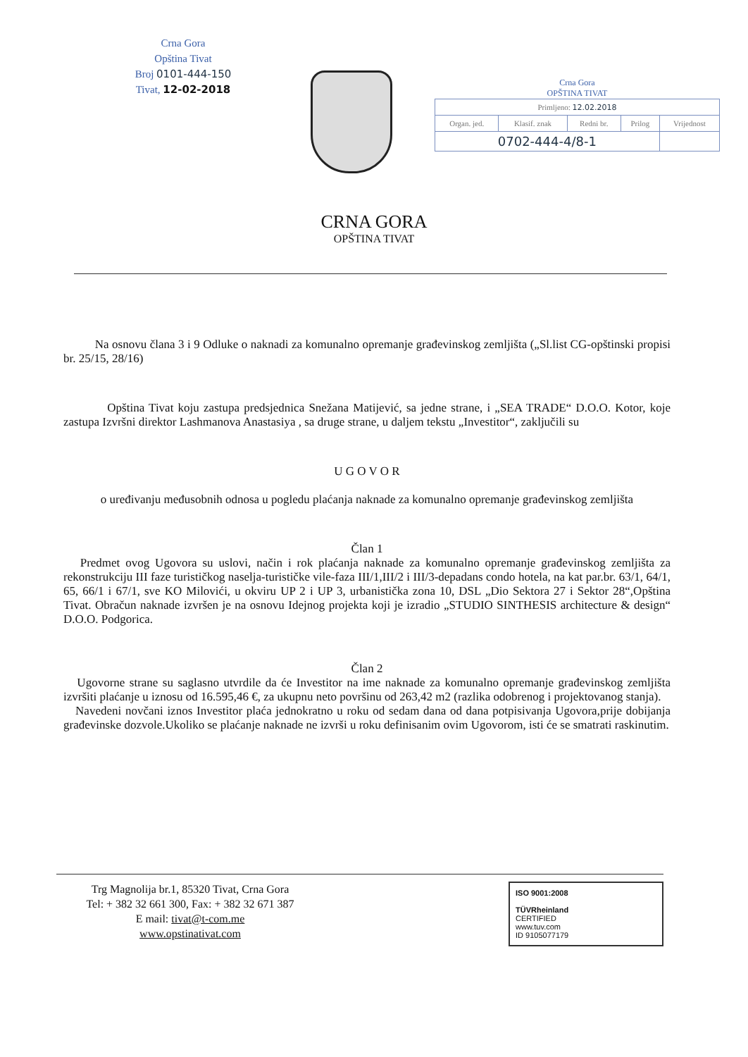Crna Gora
Opština Tivat
Broj 0101-444-150
Tivat, 12-02-2018
Crna Gora
OPŠTINA TIVAT
| Primljeno: 12.02.2018 | | | | |
| Organ. jed. | Klasif. znak | Redni br. | Prilog | Vrijednost |
| 0702-444-4/8-1 | | | | |
CRNA GORA
OPŠTINA TIVAT
Na osnovu člana 3 i 9 Odluke o naknadi za komunalno opremanje građevinskog zemljišta („Sl.list CG-opštinski propisi br. 25/15, 28/16)
Opština Tivat koju zastupa predsjednica Snežana Matijević, sa jedne strane, i „SEA TRADE“ D.O.O. Kotor, koje zastupa Izvršni direktor Lashmanova Anastasiya , sa druge strane, u daljem tekstu „Investitor“, zaključili su
U G O V O R
o uređivanju međusobnih odnosa u pogledu plaćanja naknade za komunalno opremanje građevinskog zemljišta
Član 1
Predmet ovog Ugovora su uslovi, način i rok plaćanja naknade za komunalno opremanje građevinskog zemljišta za rekonstrukciju III faze turističkog naselja-turističke vile-faza III/1,III/2 i III/3-depadans condo hotela, na kat par.br. 63/1, 64/1, 65, 66/1 i 67/1, sve KO Milovići, u okviru UP 2 i UP 3, urbanistička zona 10, DSL „Dio Sektora 27 i Sektor 28“,Opština Tivat. Obračun naknade izvršen je na osnovu Idejnog projekta koji je izradio „STUDIO SINTHESIS architecture & design“ D.O.O. Podgorica.
Član 2
Ugovorne strane su saglasno utvrdile da će Investitor na ime naknade za komunalno opremanje građevinskog zemljišta izvršiti plaćanje u iznosu od 16.595,46 €, za ukupnu neto površinu od 263,42 m2 (razlika odobrenog i projektovanog stanja).
Navedeni novčani iznos Investitor plaća jednokratno u roku od sedam dana od dana potpisivanja Ugovora,prije dobijanja građevinske dozvole.Ukoliko se plaćanje naknade ne izvrši u roku definisanim ovim Ugovorom, isti će se smatrati raskinutim.
Trg Magnolija br.1, 85320 Tivat, Crna Gora
Tel: + 382 32 661 300, Fax: + 382 32 671 387
E mail: tivat@t-com.me
www.opstinativat.com
ISO 9001:2008
TÜVRheinland
CERTIFIED
www.tuv.com
ID 9105077179